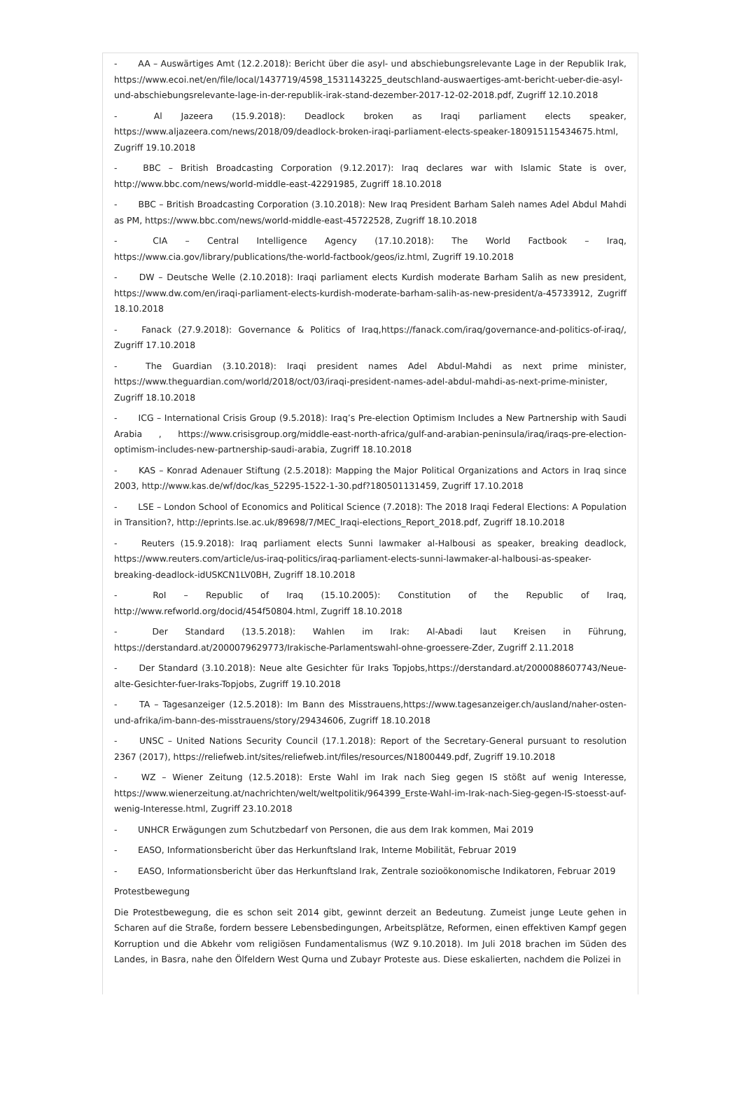- AA – Auswärtiges Amt (12.2.2018): Bericht über die asyl- und abschiebungsrelevante Lage in der Republik Irak, https://www.ecoi.net/en/file/local/1437719/4598_1531143225_deutschland-auswaertiges-amt-bericht-ueber-die-asyl-und-abschiebungsrelevante-lage-in-der-republik-irak-stand-dezember-2017-12-02-2018.pdf, Zugriff 12.10.2018
- Al Jazeera (15.9.2018): Deadlock broken as Iraqi parliament elects speaker, https://www.aljazeera.com/news/2018/09/deadlock-broken-iraqi-parliament-elects-speaker-180915115434675.html, Zugriff 19.10.2018
- BBC – British Broadcasting Corporation (9.12.2017): Iraq declares war with Islamic State is over, http://www.bbc.com/news/world-middle-east-42291985, Zugriff 18.10.2018
- BBC – British Broadcasting Corporation (3.10.2018): New Iraq President Barham Saleh names Adel Abdul Mahdi as PM, https://www.bbc.com/news/world-middle-east-45722528, Zugriff 18.10.2018
- CIA – Central Intelligence Agency (17.10.2018): The World Factbook – Iraq, https://www.cia.gov/library/publications/the-world-factbook/geos/iz.html, Zugriff 19.10.2018
- DW – Deutsche Welle (2.10.2018): Iraqi parliament elects Kurdish moderate Barham Salih as new president, https://www.dw.com/en/iraqi-parliament-elects-kurdish-moderate-barham-salih-as-new-president/a-45733912, Zugriff 18.10.2018
- Fanack (27.9.2018): Governance & Politics of Iraq,https://fanack.com/iraq/governance-and-politics-of-iraq/, Zugriff 17.10.2018
- The Guardian (3.10.2018): Iraqi president names Adel Abdul-Mahdi as next prime minister, https://www.theguardian.com/world/2018/oct/03/iraqi-president-names-adel-abdul-mahdi-as-next-prime-minister, Zugriff 18.10.2018
- ICG – International Crisis Group (9.5.2018): Iraq’s Pre-election Optimism Includes a New Partnership with Saudi Arabia , https://www.crisisgroup.org/middle-east-north-africa/gulf-and-arabian-peninsula/iraq/iraqs-pre-election-optimism-includes-new-partnership-saudi-arabia, Zugriff 18.10.2018
- KAS – Konrad Adenauer Stiftung (2.5.2018): Mapping the Major Political Organizations and Actors in Iraq since 2003, http://www.kas.de/wf/doc/kas_52295-1522-1-30.pdf?180501131459, Zugriff 17.10.2018
- LSE – London School of Economics and Political Science (7.2018): The 2018 Iraqi Federal Elections: A Population in Transition?, http://eprints.lse.ac.uk/89698/7/MEC_Iraqi-elections_Report_2018.pdf, Zugriff 18.10.2018
- Reuters (15.9.2018): Iraq parliament elects Sunni lawmaker al-Halbousi as speaker, breaking deadlock, https://www.reuters.com/article/us-iraq-politics/iraq-parliament-elects-sunni-lawmaker-al-halbousi-as-speaker-breaking-deadlock-idUSKCN1LV0BH, Zugriff 18.10.2018
- RoI – Republic of Iraq (15.10.2005): Constitution of the Republic of Iraq, http://www.refworld.org/docid/454f50804.html, Zugriff 18.10.2018
- Der Standard (13.5.2018): Wahlen im Irak: Al-Abadi laut Kreisen in Führung, https://derstandard.at/2000079629773/Irakische-Parlamentswahl-ohne-groessere-Zder, Zugriff 2.11.2018
- Der Standard (3.10.2018): Neue alte Gesichter für Iraks Topjobs,https://derstandard.at/2000088607743/Neue-alte-Gesichter-fuer-Iraks-Topjobs, Zugriff 19.10.2018
- TA – Tagesanzeiger (12.5.2018): Im Bann des Misstrauens,https://www.tagesanzeiger.ch/ausland/naher-osten-und-afrika/im-bann-des-misstrauens/story/29434606, Zugriff 18.10.2018
- UNSC – United Nations Security Council (17.1.2018): Report of the Secretary-General pursuant to resolution 2367 (2017), https://reliefweb.int/sites/reliefweb.int/files/resources/N1800449.pdf, Zugriff 19.10.2018
- WZ – Wiener Zeitung (12.5.2018): Erste Wahl im Irak nach Sieg gegen IS stößt auf wenig Interesse, https://www.wienerzeitung.at/nachrichten/welt/weltpolitik/964399_Erste-Wahl-im-Irak-nach-Sieg-gegen-IS-stoesst-auf-wenig-Interesse.html, Zugriff 23.10.2018
- UNHCR Erwägungen zum Schutzbedarf von Personen, die aus dem Irak kommen, Mai 2019
- EASO, Informationsbericht über das Herkunftsland Irak, Interne Mobilität, Februar 2019
- EASO, Informationsbericht über das Herkunftsland Irak, Zentrale sozioökonomische Indikatoren, Februar 2019
Protestbewegung
Die Protestbewegung, die es schon seit 2014 gibt, gewinnt derzeit an Bedeutung. Zumeist junge Leute gehen in Scharen auf die Straße, fordern bessere Lebensbedingungen, Arbeitsplätze, Reformen, einen effektiven Kampf gegen Korruption und die Abkehr vom religiösen Fundamentalismus (WZ 9.10.2018). Im Juli 2018 brachen im Süden des Landes, in Basra, nahe den Ölfeldern West Qurna und Zubayr Proteste aus. Diese eskalierten, nachdem die Polizei in